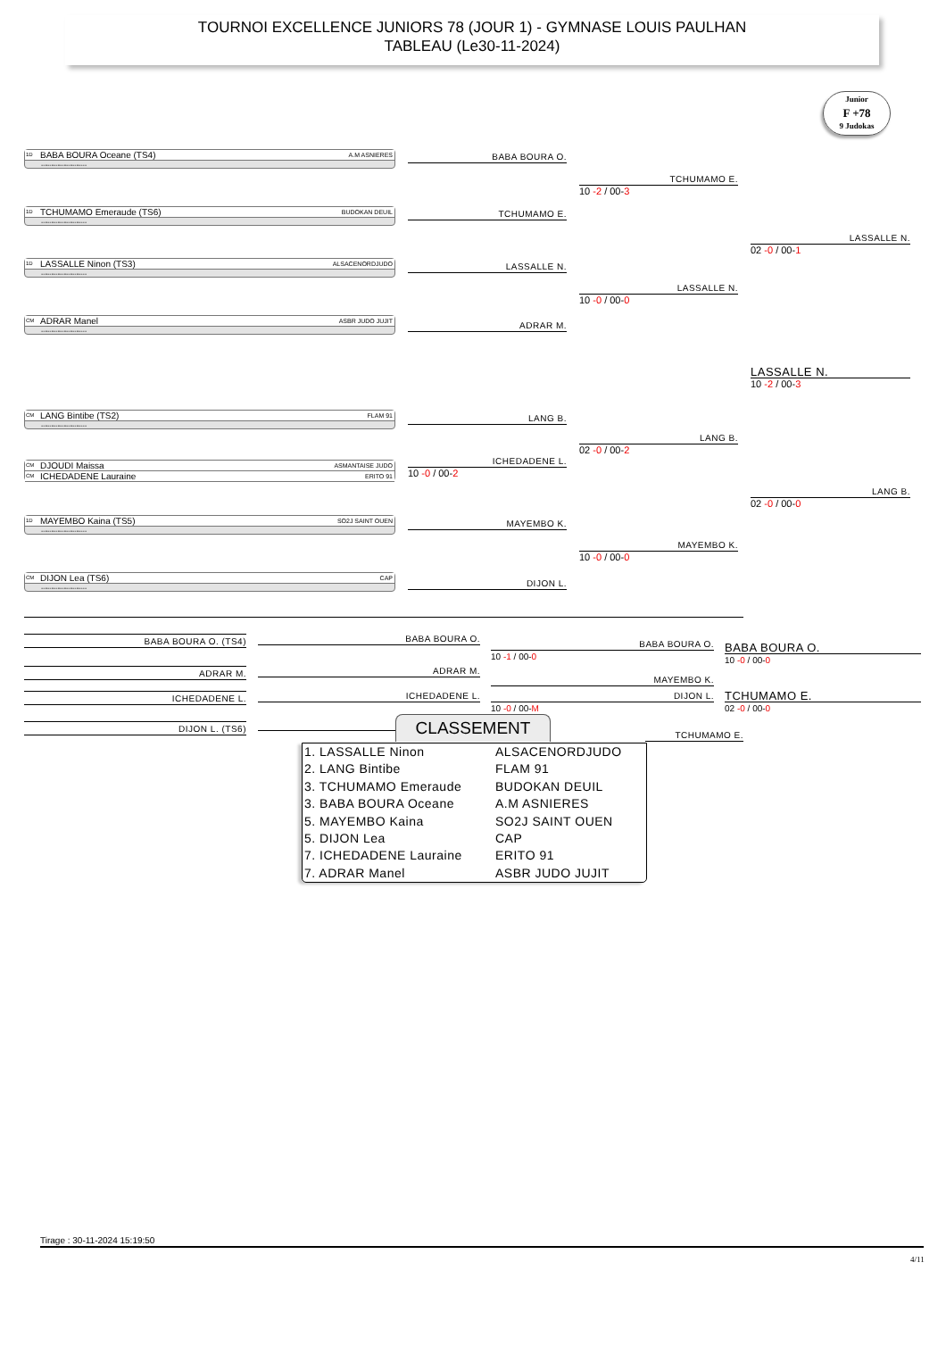TOURNOI EXCELLENCE JUNIORS 78 (JOUR 1) - GYMNASE LOUIS PAULHAN
TABLEAU (Le30-11-2024)
Junior
F +78
9 Judokas
1D BABA BOURA Oceane (TS4) A.M ASNIERES
----------------------
BABA BOURA O.
TCHUMAMO E.
10 -2 / 00-3
1D TCHUMAMO Emeraude (TS6) BUDOKAN DEUIL
----------------------
TCHUMAMO E.
LASSALLE N.
02 -0 / 00-1
1D LASSALLE Ninon (TS3) ALSACENORDJUDO
----------------------
LASSALLE N.
LASSALLE N.
10 -0 / 00-0
CM ADRAR Manel ASBR JUDO JUJIT
----------------------
ADRAR M.
LASSALLE N.
10 -2 / 00-3
CM LANG Bintibe (TS2) FLAM 91
----------------------
LANG B.
LANG B.
02 -0 / 00-2
CM DJOUDI Maissa ASMANTAISE JUDO
CM ICHEDADENE Lauraine ERITO 91
ICHEDADENE L.
10 -0 / 00-2
LANG B.
02 -0 / 00-0
1D MAYEMBO Kaina (TS5) SO2J SAINT OUEN
----------------------
MAYEMBO K.
MAYEMBO K.
10 -0 / 00-0
CM DIJON Lea (TS6) CAP
----------------------
DIJON L.
BABA BOURA O. (TS4) BABA BOURA O.
BABA BOURA O.
10 -1 / 00-0
BABA BOURA O.
10 -0 / 00-0
ADRAR M. ADRAR M.
MAYEMBO K.
ICHEDADENE L. ICHEDADENE L. DIJON L.
10 -0 / 00-M
TCHUMAMO E.
02 -0 / 00-0
DIJON L. (TS6)
CLASSEMENT
TCHUMAMO E.
| 1. LASSALLE Ninon | ALSACENORDJUDO |
| 2. LANG Bintibe | FLAM 91 |
| 3. TCHUMAMO Emeraude | BUDOKAN DEUIL |
| 3. BABA BOURA Oceane | A.M ASNIERES |
| 5. MAYEMBO Kaina | SO2J SAINT OUEN |
| 5. DIJON Lea | CAP |
| 7. ICHEDADENE Lauraine | ERITO 91 |
| 7. ADRAR Manel | ASBR JUDO JUJIT |
Tirage : 30-11-2024 15:19:50
4/11